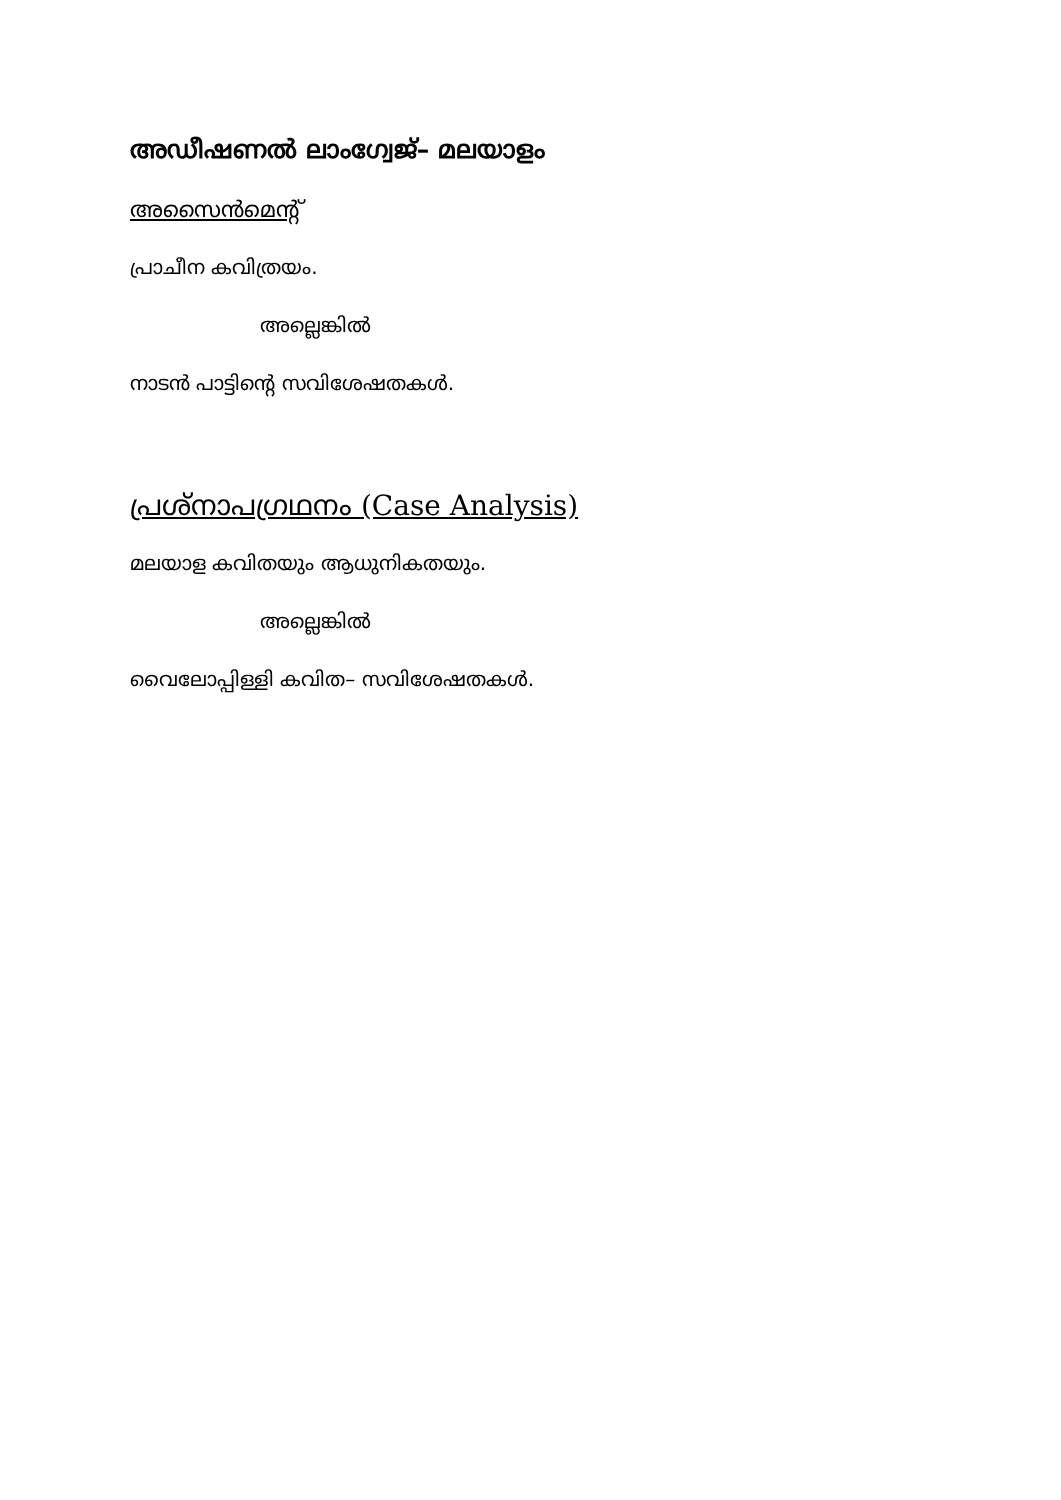അഡീഷണൽ ലാംഗ്വേജ്– മലയാളം
അസൈൻമെന്റ്
പ്രാചീന കവിത്രയം.
അല്ലെങ്കിൽ
നാടൻ പാട്ടിന്റെ സവിശേഷതകൾ.
പ്രശ്നാപഗ്രഥനം (Case Analysis)
മലയാള കവിതയും ആധുനികതയും.
അല്ലെങ്കിൽ
വൈലോപ്പിള്ളി കവിത– സവിശേഷതകൾ.